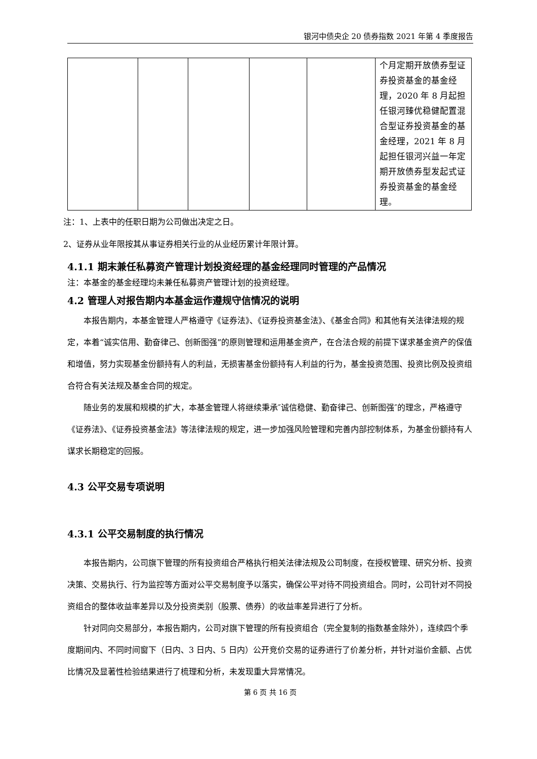银河中债央企 20 债券指数 2021 年第 4 季度报告
| | | | | | 个月定期开放债券型证券投资基金的基金经理，2020 年 8 月起担任银河臻优稳健配置混合型证券投资基金的基金经理，2021 年 8 月起担任银河兴益一年定期开放债券型发起式证券投资基金的基金经理。 |
注：1、上表中的任职日期为公司做出决定之日。
2、证券从业年限按其从事证券相关行业的从业经历累计年限计算。
4.1.1 期末兼任私募资产管理计划投资经理的基金经理同时管理的产品情况
注：本基金的基金经理均未兼任私募资产管理计划的投资经理。
4.2 管理人对报告期内本基金运作遵规守信情况的说明
本报告期内，本基金管理人严格遵守《证券法》、《证券投资基金法》、《基金合同》和其他有关法律法规的规定，本着“诚实信用、勤奋律己、创新图强”的原则管理和运用基金资产，在合法合规的前提下谋求基金资产的保值和增值，努力实现基金份额持有人的利益，无损害基金份额持有人利益的行为，基金投资范围、投资比例及投资组合符合有关法规及基金合同的规定。
随业务的发展和规模的扩大，本基金管理人将继续秉承″诚信稳健、勤奋律己、创新图强″的理念，严格遵守《证券法》、《证券投资基金法》等法律法规的规定，进一步加强风险管理和完善内部控制体系，为基金份额持有人谋求长期稳定的回报。
4.3 公平交易专项说明
4.3.1 公平交易制度的执行情况
本报告期内，公司旗下管理的所有投资组合严格执行相关法律法规及公司制度，在授权管理、研究分析、投资决策、交易执行、行为监控等方面对公平交易制度予以落实，确保公平对待不同投资组合。同时，公司针对不同投资组合的整体收益率差异以及分投资类别（股票、债券）的收益率差异进行了分析。
针对同向交易部分，本报告期内，公司对旗下管理的所有投资组合（完全复制的指数基金除外），连续四个季度期间内、不同时间窗下（日内、3 日内、5 日内）公开竞价交易的证券进行了价差分析，并针对溢价金额、占优比情况及显著性检验结果进行了梳理和分析，未发现重大异常情况。
第 6 页 共 16 页